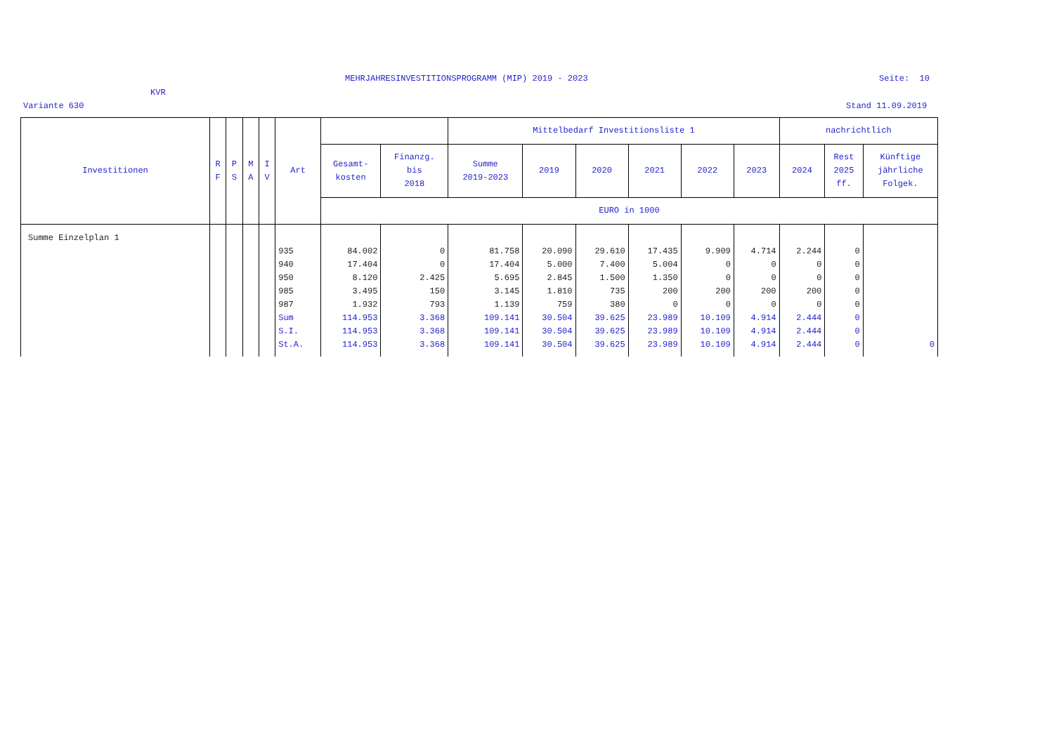MEHRJAHRESINVESTITIONSPROGRAMM (MIP) 2019 - 2023
Seite: 10
KVR
Variante 630
Stand 11.09.2019
| Investitionen | R F | P S | M A | I V | Art | | | Mittelbedarf Investitionsliste 1 | | | | | | nachrichtlich | | |
| --- | --- | --- | --- | --- | --- | --- | --- | --- | --- | --- | --- | --- | --- | --- | --- | --- |
| | | | | | | Gesamt- kosten | Finanzg. bis 2018 | Summe 2019-2023 | 2019 | 2020 | 2021 | 2022 | 2023 | 2024 | Rest 2025 ff. | Künftige jährliche Folgek. |
| | | | | | | EURO in 1000 | | | | | | | | | | |
| Summe Einzelplan 1 | | | | | | | | | | | | | | | | |
| | | | | | 935 | 84.002 | 0 | 81.758 | 20.090 | 29.610 | 17.435 | 9.909 | 4.714 | 2.244 | 0 | |
| | | | | | 940 | 17.404 | 0 | 17.404 | 5.000 | 7.400 | 5.004 | 0 | 0 | 0 | 0 | |
| | | | | | 950 | 8.120 | 2.425 | 5.695 | 2.845 | 1.500 | 1.350 | 0 | 0 | 0 | 0 | |
| | | | | | 985 | 3.495 | 150 | 3.145 | 1.810 | 735 | 200 | 200 | 200 | 200 | 0 | |
| | | | | | 987 | 1.932 | 793 | 1.139 | 759 | 380 | 0 | 0 | 0 | 0 | 0 | |
| | | | | | Sum | 114.953 | 3.368 | 109.141 | 30.504 | 39.625 | 23.989 | 10.109 | 4.914 | 2.444 | 0 | |
| | | | | | S.I. | 114.953 | 3.368 | 109.141 | 30.504 | 39.625 | 23.989 | 10.109 | 4.914 | 2.444 | 0 | |
| | | | | | St.A. | 114.953 | 3.368 | 109.141 | 30.504 | 39.625 | 23.989 | 10.109 | 4.914 | 2.444 | 0 | 0 |